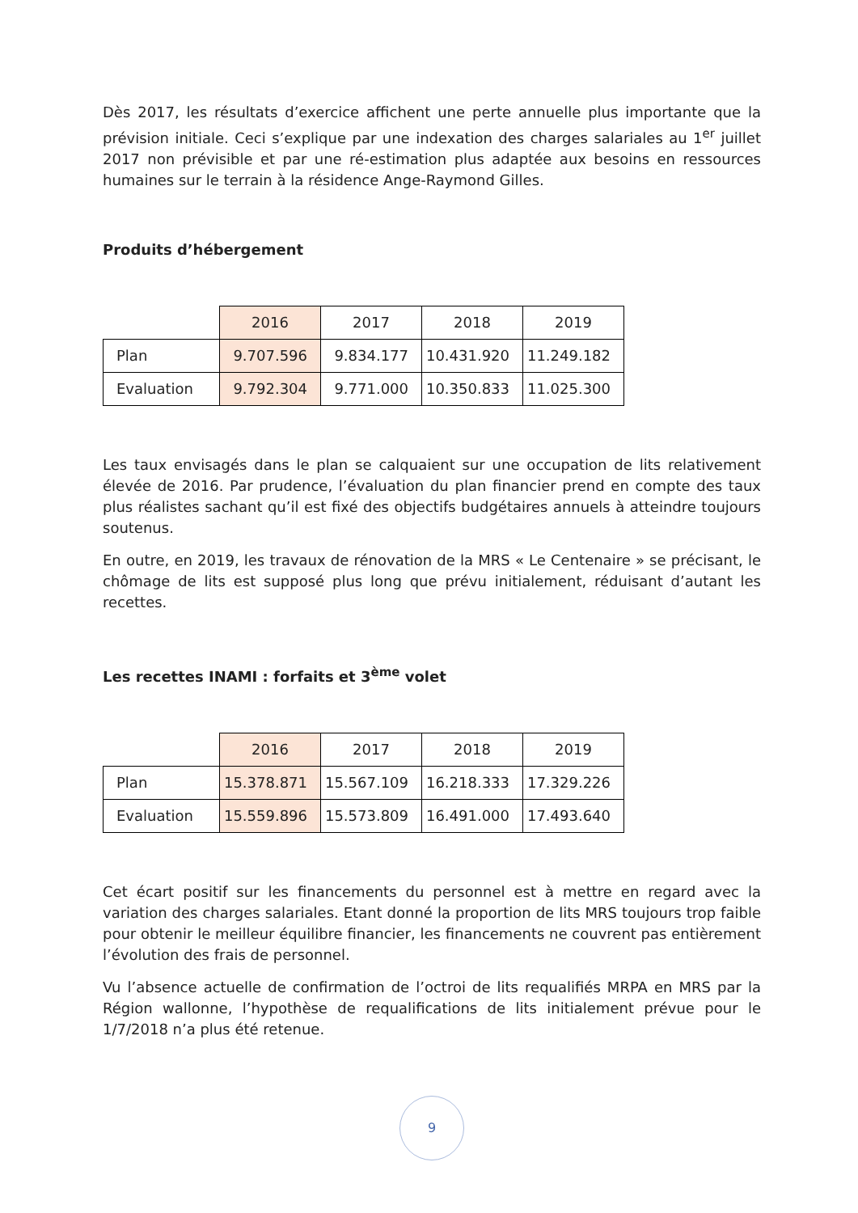Dès 2017, les résultats d’exercice affichent une perte annuelle plus importante que la prévision initiale. Ceci s’explique par une indexation des charges salariales au 1<sup>er</sup> juillet 2017 non prévisible et par une ré-estimation plus adaptée aux besoins en ressources humaines sur le terrain à la résidence Ange-Raymond Gilles.
Produits d’hébergement
| | 2016 | 2017 | 2018 | 2019 |
| Plan | 9.707.596 | 9.834.177 | 10.431.920 | 11.249.182 |
| Evaluation | 9.792.304 | 9.771.000 | 10.350.833 | 11.025.300 |
Les taux envisagés dans le plan se calquaient sur une occupation de lits relativement élevée de 2016. Par prudence, l’évaluation du plan financier prend en compte des taux plus réalistes sachant qu’il est fixé des objectifs budgétaires annuels à atteindre toujours soutenus.
En outre, en 2019, les travaux de rénovation de la MRS « Le Centenaire » se précisant, le chômage de lits est supposé plus long que prévu initialement, réduisant d’autant les recettes.
Les recettes INAMI : forfaits et 3<sup>ème</sup> volet
| | 2016 | 2017 | 2018 | 2019 |
| Plan | 15.378.871 | 15.567.109 | 16.218.333 | 17.329.226 |
| Evaluation | 15.559.896 | 15.573.809 | 16.491.000 | 17.493.640 |
Cet écart positif sur les financements du personnel est à mettre en regard avec la variation des charges salariales. Etant donné la proportion de lits MRS toujours trop faible pour obtenir le meilleur équilibre financier, les financements ne couvrent pas entièrement l’évolution des frais de personnel.
Vu l’absence actuelle de confirmation de l’octroi de lits requalifiés MRPA en MRS par la Région wallonne, l’hypothèse de requalifications de lits initialement prévue pour le 1/7/2018 n’a plus été retenue.
9